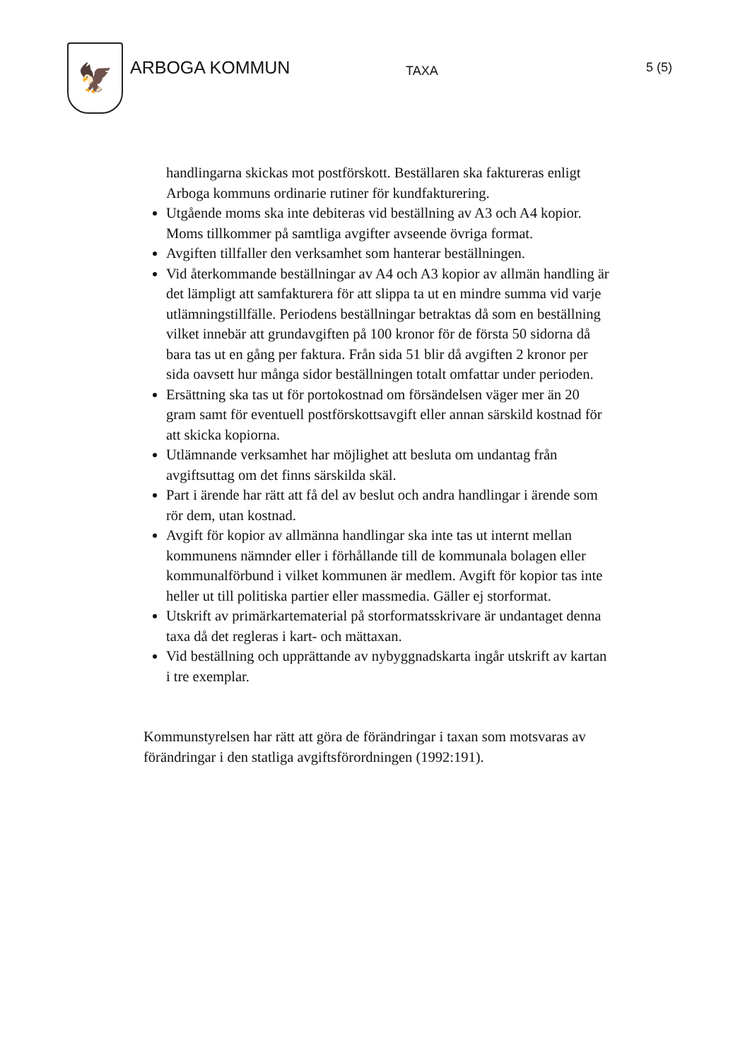🦅
ARBOGA KOMMUN
TAXA
5 (5)
handlingarna skickas mot postförskott. Beställaren ska faktureras enligt Arboga kommuns ordinarie rutiner för kundfakturering.
Utgående moms ska inte debiteras vid beställning av A3 och A4 kopior. Moms tillkommer på samtliga avgifter avseende övriga format.
Avgiften tillfaller den verksamhet som hanterar beställningen.
Vid återkommande beställningar av A4 och A3 kopior av allmän handling är det lämpligt att samfakturera för att slippa ta ut en mindre summa vid varje utlämningstillfälle. Periodens beställningar betraktas då som en beställning vilket innebär att grundavgiften på 100 kronor för de första 50 sidorna då bara tas ut en gång per faktura. Från sida 51 blir då avgiften 2 kronor per sida oavsett hur många sidor beställningen totalt omfattar under perioden.
Ersättning ska tas ut för portokostnad om försändelsen väger mer än 20 gram samt för eventuell postförskottsavgift eller annan särskild kostnad för att skicka kopiorna.
Utlämnande verksamhet har möjlighet att besluta om undantag från avgiftsuttag om det finns särskilda skäl.
Part i ärende har rätt att få del av beslut och andra handlingar i ärende som rör dem, utan kostnad.
Avgift för kopior av allmänna handlingar ska inte tas ut internt mellan kommunens nämnder eller i förhållande till de kommunala bolagen eller kommunalförbund i vilket kommunen är medlem. Avgift för kopior tas inte heller ut till politiska partier eller massmedia. Gäller ej storformat.
Utskrift av primärkartematerial på storformatsskrivare är undantaget denna taxa då det regleras i kart- och mättaxan.
Vid beställning och upprättande av nybyggnadskarta ingår utskrift av kartan i tre exemplar.
Kommunstyrelsen har rätt att göra de förändringar i taxan som motsvaras av förändringar i den statliga avgiftsförordningen (1992:191).